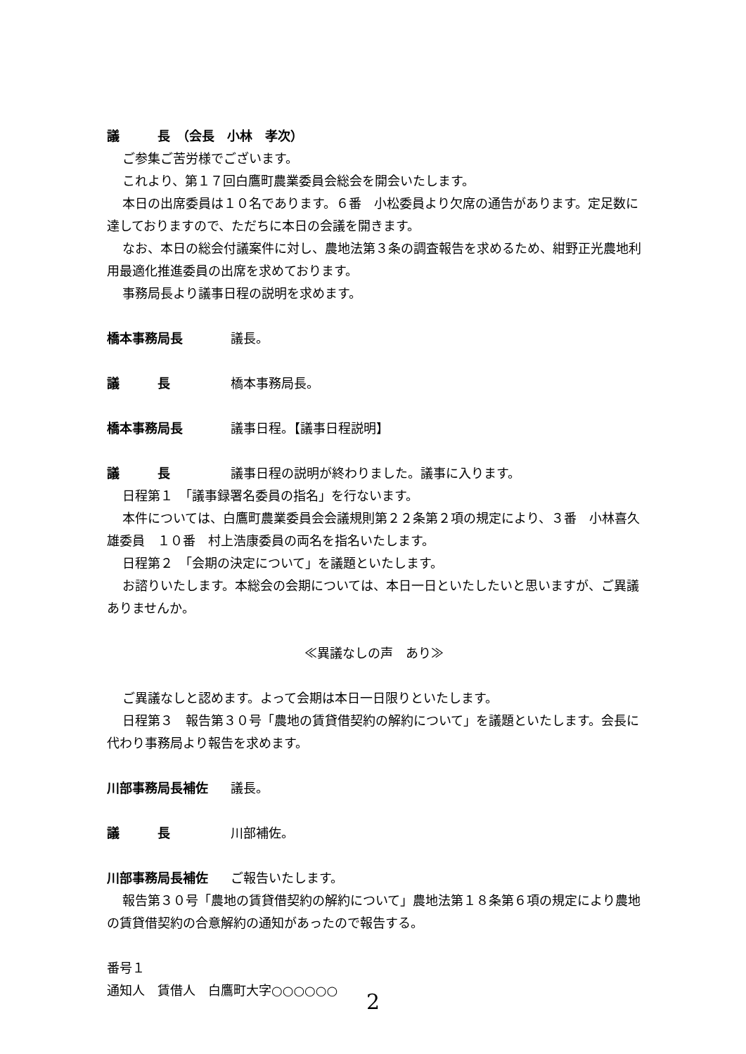議　　　長　（会長　小林　孝次）
ご参集ご苦労様でございます。
これより、第１７回白鷹町農業委員会総会を開会いたします。
本日の出席委員は１０名であります。６番　小松委員より欠席の通告があります。定足数に達しておりますので、ただちに本日の会議を開きます。
なお、本日の総会付議案件に対し、農地法第３条の調査報告を求めるため、紺野正光農地利用最適化推進委員の出席を求めております。
事務局長より議事日程の説明を求めます。
橋本事務局長 議長。
議　　　長 橋本事務局長。
橋本事務局長 議事日程。【議事日程説明】
議　　　長 議事日程の説明が終わりました。議事に入ります。
日程第１　「議事録署名委員の指名」を行ないます。
本件については、白鷹町農業委員会会議規則第２２条第２項の規定により、３番　小林喜久雄委員　１０番　村上浩康委員の両名を指名いたします。
日程第２　「会期の決定について」を議題といたします。
お諮りいたします。本総会の会期については、本日一日といたしたいと思いますが、ご異議ありませんか。
≪異議なしの声　あり≫
ご異議なしと認めます。よって会期は本日一日限りといたします。
日程第３　報告第３０号「農地の賃貸借契約の解約について」を議題といたします。会長に代わり事務局より報告を求めます。
川部事務局長補佐 議長。
議　　　長 川部補佐。
川部事務局長補佐 ご報告いたします。
報告第３０号「農地の賃貸借契約の解約について」農地法第１８条第６項の規定により農地の賃貸借契約の合意解約の通知があったので報告する。
番号１
通知人　賃借人　白鷹町大字○○○○○○
2